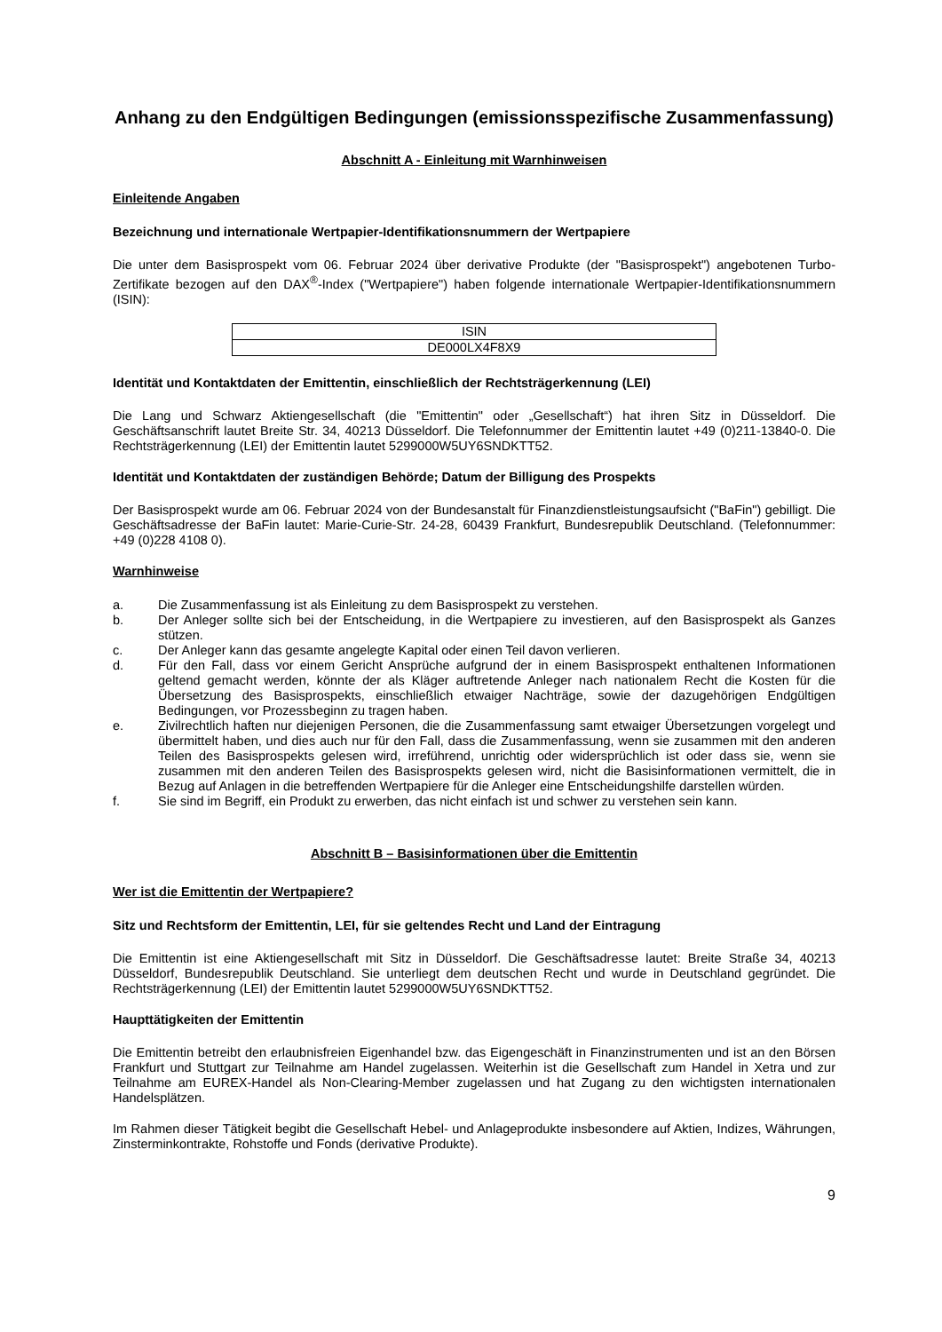Anhang zu den Endgültigen Bedingungen (emissionsspezifische Zusammenfassung)
Abschnitt A - Einleitung mit Warnhinweisen
Einleitende Angaben
Bezeichnung und internationale Wertpapier-Identifikationsnummern der Wertpapiere
Die unter dem Basisprospekt vom 06. Februar 2024 über derivative Produkte (der "Basisprospekt") angebotenen Turbo-Zertifikate bezogen auf den DAX<sup>®</sup>-Index ("Wertpapiere") haben folgende internationale Wertpapier-Identifikationsnummern (ISIN):
| ISIN |
| DE000LX4F8X9 |
Identität und Kontaktdaten der Emittentin, einschließlich der Rechtsträgerkennung (LEI)
Die Lang und Schwarz Aktiengesellschaft (die "Emittentin" oder „Gesellschaft“) hat ihren Sitz in Düsseldorf. Die Geschäftsanschrift lautet Breite Str. 34, 40213 Düsseldorf. Die Telefonnummer der Emittentin lautet +49 (0)211-13840-0. Die Rechtsträgerkennung (LEI) der Emittentin lautet 5299000W5UY6SNDKTT52.
Identität und Kontaktdaten der zuständigen Behörde; Datum der Billigung des Prospekts
Der Basisprospekt wurde am 06. Februar 2024 von der Bundesanstalt für Finanzdienstleistungsaufsicht ("BaFin") gebilligt. Die Geschäftsadresse der BaFin lautet: Marie-Curie-Str. 24-28, 60439 Frankfurt, Bundesrepublik Deutschland. (Telefonnummer: +49 (0)228 4108 0).
Warnhinweise
a. Die Zusammenfassung ist als Einleitung zu dem Basisprospekt zu verstehen.
b. Der Anleger sollte sich bei der Entscheidung, in die Wertpapiere zu investieren, auf den Basisprospekt als Ganzes stützen.
c. Der Anleger kann das gesamte angelegte Kapital oder einen Teil davon verlieren.
d. Für den Fall, dass vor einem Gericht Ansprüche aufgrund der in einem Basisprospekt enthaltenen Informationen geltend gemacht werden, könnte der als Kläger auftretende Anleger nach nationalem Recht die Kosten für die Übersetzung des Basisprospekts, einschließlich etwaiger Nachträge, sowie der dazugehörigen Endgültigen Bedingungen, vor Prozessbeginn zu tragen haben.
e. Zivilrechtlich haften nur diejenigen Personen, die die Zusammenfassung samt etwaiger Übersetzungen vorgelegt und übermittelt haben, und dies auch nur für den Fall, dass die Zusammenfassung, wenn sie zusammen mit den anderen Teilen des Basisprospekts gelesen wird, irreführend, unrichtig oder widersprüchlich ist oder dass sie, wenn sie zusammen mit den anderen Teilen des Basisprospekts gelesen wird, nicht die Basisinformationen vermittelt, die in Bezug auf Anlagen in die betreffenden Wertpapiere für die Anleger eine Entscheidungshilfe darstellen würden.
f. Sie sind im Begriff, ein Produkt zu erwerben, das nicht einfach ist und schwer zu verstehen sein kann.
Abschnitt B – Basisinformationen über die Emittentin
Wer ist die Emittentin der Wertpapiere?
Sitz und Rechtsform der Emittentin, LEI, für sie geltendes Recht und Land der Eintragung
Die Emittentin ist eine Aktiengesellschaft mit Sitz in Düsseldorf. Die Geschäftsadresse lautet: Breite Straße 34, 40213 Düsseldorf, Bundesrepublik Deutschland. Sie unterliegt dem deutschen Recht und wurde in Deutschland gegründet. Die Rechtsträgerkennung (LEI) der Emittentin lautet 5299000W5UY6SNDKTT52.
Haupttätigkeiten der Emittentin
Die Emittentin betreibt den erlaubnisfreien Eigenhandel bzw. das Eigengeschäft in Finanzinstrumenten und ist an den Börsen Frankfurt und Stuttgart zur Teilnahme am Handel zugelassen. Weiterhin ist die Gesellschaft zum Handel in Xetra und zur Teilnahme am EUREX-Handel als Non-Clearing-Member zugelassen und hat Zugang zu den wichtigsten internationalen Handelsplätzen.
Im Rahmen dieser Tätigkeit begibt die Gesellschaft Hebel- und Anlageprodukte insbesondere auf Aktien, Indizes, Währungen, Zinsterminkontrakte, Rohstoffe und Fonds (derivative Produkte).
9